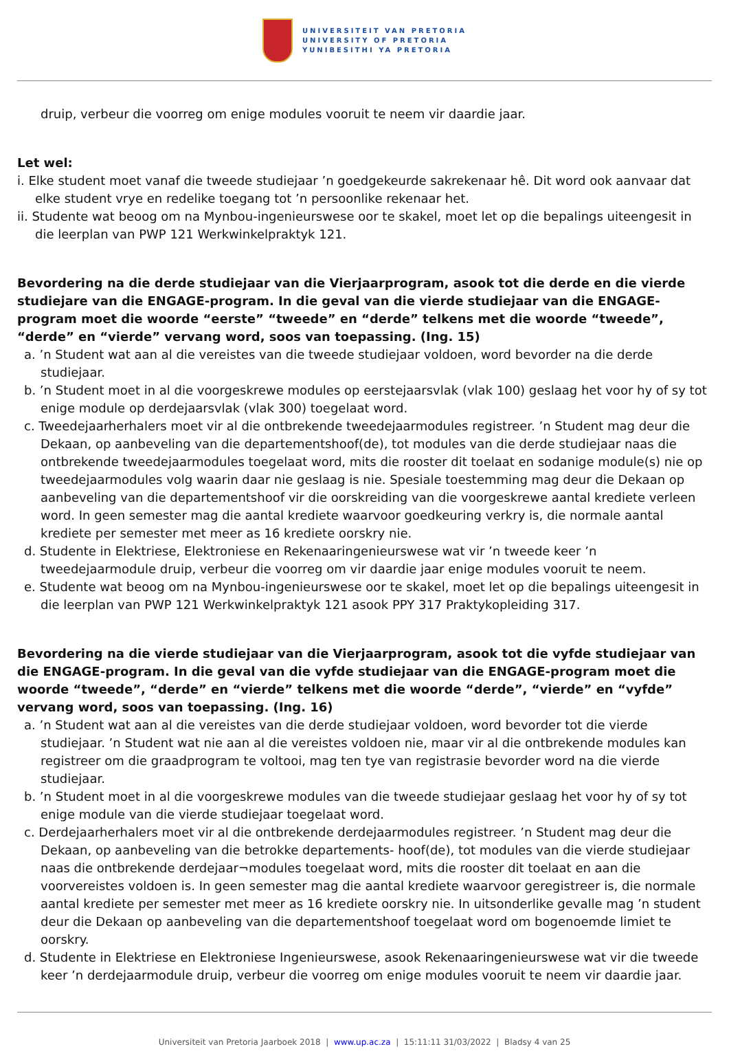UNIVERSITEIT VAN PRETORIA
UNIVERSITY OF PRETORIA
YUNIBESITHI YA PRETORIA
druip, verbeur die voorreg om enige modules vooruit te neem vir daardie jaar.
Let wel:
i. Elke student moet vanaf die tweede studiejaar ’n goedgekeurde sakrekenaar hê. Dit word ook aanvaar dat elke student vrye en redelike toegang tot ’n persoonlike rekenaar het.
ii. Studente wat beoog om na Mynbou-ingenieurswese oor te skakel, moet let op die bepalings uiteengesit in die leerplan van PWP 121 Werkwinkelpraktyk 121.
Bevordering na die derde studiejaar van die Vierjaarprogram, asook tot die derde en die vierde studiejare van die ENGAGE-program. In die geval van die vierde studiejaar van die ENGAGE-program moet die woorde “eerste” “tweede” en “derde” telkens met die woorde “tweede”, “derde” en “vierde” vervang word, soos van toepassing. (Ing. 15)
a. ’n Student wat aan al die vereistes van die tweede studiejaar voldoen, word bevorder na die derde studiejaar.
b. ’n Student moet in al die voorgeskrewe modules op eerstejaarsvlak (vlak 100) geslaag het voor hy of sy tot enige module op derdejaarsvlak (vlak 300) toegelaat word.
c. Tweedejaarherhalers moet vir al die ontbrekende tweedejaarmodules registreer. ’n Student mag deur die Dekaan, op aanbeveling van die departementshoof(de), tot modules van die derde studiejaar naas die ontbrekende tweedejaarmodules toegelaat word, mits die rooster dit toelaat en sodanige module(s) nie op tweedejaarmodules volg waarin daar nie geslaag is nie. Spesiale toestemming mag deur die Dekaan op aanbeveling van die departementshoof vir die oorskreiding van die voorgeskrewe aantal krediete verleen word. In geen semester mag die aantal krediete waarvoor goedkeuring verkry is, die normale aantal krediete per semester met meer as 16 krediete oorskry nie.
d. Studente in Elektriese, Elektroniese en Rekenaaringenieurswese wat vir ’n tweede keer ’n tweedejaarmodule druip, verbeur die voorreg om vir daardie jaar enige modules vooruit te neem.
e. Studente wat beoog om na Mynbou-ingenieurswese oor te skakel, moet let op die bepalings uiteengesit in die leerplan van PWP 121 Werkwinkelpraktyk 121 asook PPY 317 Praktykopleiding 317.
Bevordering na die vierde studiejaar van die Vierjaarprogram, asook tot die vyfde studiejaar van die ENGAGE-program. In die geval van die vyfde studiejaar van die ENGAGE-program moet die woorde “tweede”, “derde” en “vierde” telkens met die woorde “derde”, “vierde” en “vyfde” vervang word, soos van toepassing. (Ing. 16)
a. ’n Student wat aan al die vereistes van die derde studiejaar voldoen, word bevorder tot die vierde studiejaar. ’n Student wat nie aan al die vereistes voldoen nie, maar vir al die ontbrekende modules kan registreer om die graadprogram te voltooi, mag ten tye van registrasie bevorder word na die vierde studiejaar.
b. ’n Student moet in al die voorgeskrewe modules van die tweede studiejaar geslaag het voor hy of sy tot enige module van die vierde studiejaar toegelaat word.
c. Derdejaarherhalers moet vir al die ontbrekende derdejaarmodules registreer. ’n Student mag deur die Dekaan, op aanbeveling van die betrokke departements- hoof(de), tot modules van die vierde studiejaar naas die ontbrekende derdejaar¬modules toegelaat word, mits die rooster dit toelaat en aan die voorvereistes voldoen is. In geen semester mag die aantal krediete waarvoor geregistreer is, die normale aantal krediete per semester met meer as 16 krediete oorskry nie. In uitsonderlike gevalle mag ’n student deur die Dekaan op aanbeveling van die departementshoof toegelaat word om bogenoemde limiet te oorskry.
d. Studente in Elektriese en Elektroniese Ingenieurswese, asook Rekenaaringenieurswese wat vir die tweede keer ’n derdejaarmodule druip, verbeur die voorreg om enige modules vooruit te neem vir daardie jaar.
Universiteit van Pretoria Jaarboek 2018 | www.up.ac.za | 15:11:11 31/03/2022 | Bladsy 4 van 25